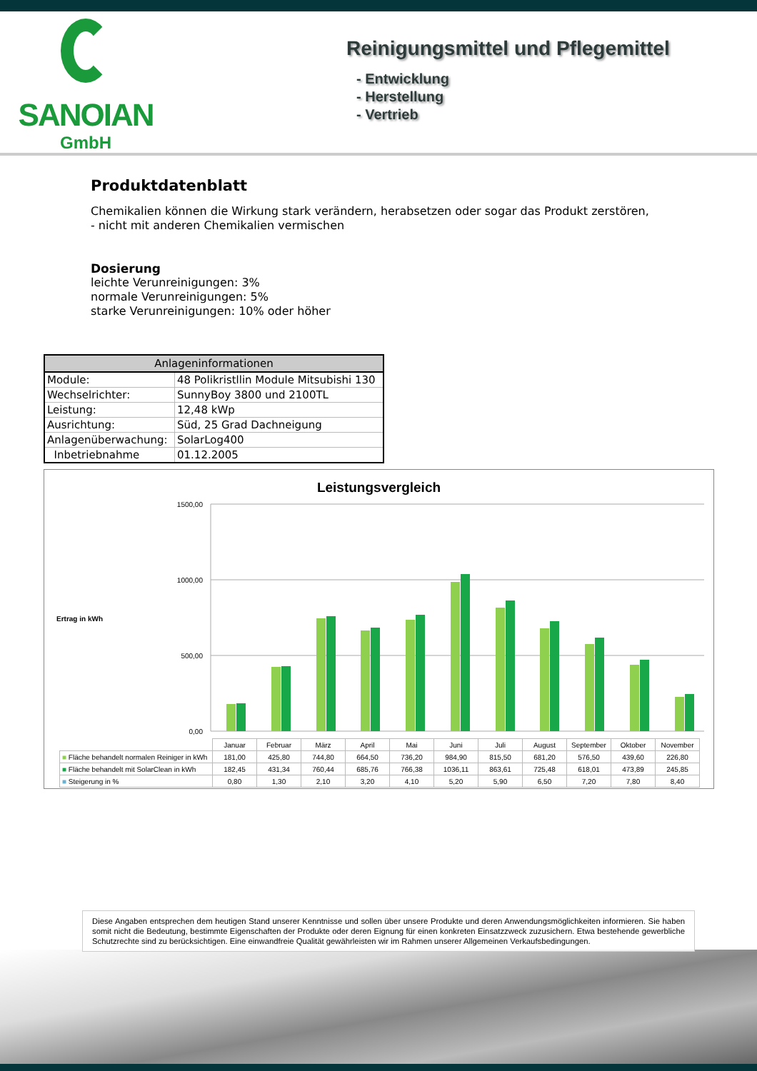SANOIAN
GmbH
Reinigungsmittel und Pflegemittel
- Entwicklung
- Herstellung
- Vertrieb
Produktdatenblatt
Chemikalien können die Wirkung stark verändern, herabsetzen oder sogar das Produkt zerstören,
- nicht mit anderen Chemikalien vermischen
Dosierung
leichte Verunreinigungen: 3%
normale Verunreinigungen: 5%
starke Verunreinigungen: 10% oder höher
| Anlageninformationen | |
| --- | --- |
| Module: | 48 Polikristllin Module Mitsubishi 130 |
| Wechselrichter: | SunnyBoy 3800 und 2100TL |
| Leistung: | 12,48 kWp |
| Ausrichtung: | Süd, 25 Grad Dachneigung |
| Anlagenüberwachung: | SolarLog400 |
| Inbetriebnahme | 01.12.2005 |
Leistungsvergleich
1500,00
1000,00
500,00
0,00
Ertrag in kWh
| | Januar | Februar | März | April | Mai | Juni | Juli | August | September | Oktober | November |
| ■ Fläche behandelt normalen Reiniger in kWh | 181,00 | 425,80 | 744,80 | 664,50 | 736,20 | 984,90 | 815,50 | 681,20 | 576,50 | 439,60 | 226,80 |
| ■ Fläche behandelt mit SolarClean in kWh | 182,45 | 431,34 | 760,44 | 685,76 | 766,38 | 1036,11 | 863,61 | 725,48 | 618,01 | 473,89 | 245,85 |
| ■ Steigerung in % | 0,80 | 1,30 | 2,10 | 3,20 | 4,10 | 5,20 | 5,90 | 6,50 | 7,20 | 7,80 | 8,40 |
Diese Angaben entsprechen dem heutigen Stand unserer Kenntnisse und sollen über unsere Produkte und deren Anwendungsmöglichkeiten informieren. Sie haben somit nicht die Bedeutung, bestimmte Eigenschaften der Produkte oder deren Eignung für einen konkreten Einsatzzweck zuzusichern. Etwa bestehende gewerbliche Schutzrechte sind zu berücksichtigen. Eine einwandfreie Qualität gewährleisten wir im Rahmen unserer Allgemeinen Verkaufsbedingungen.